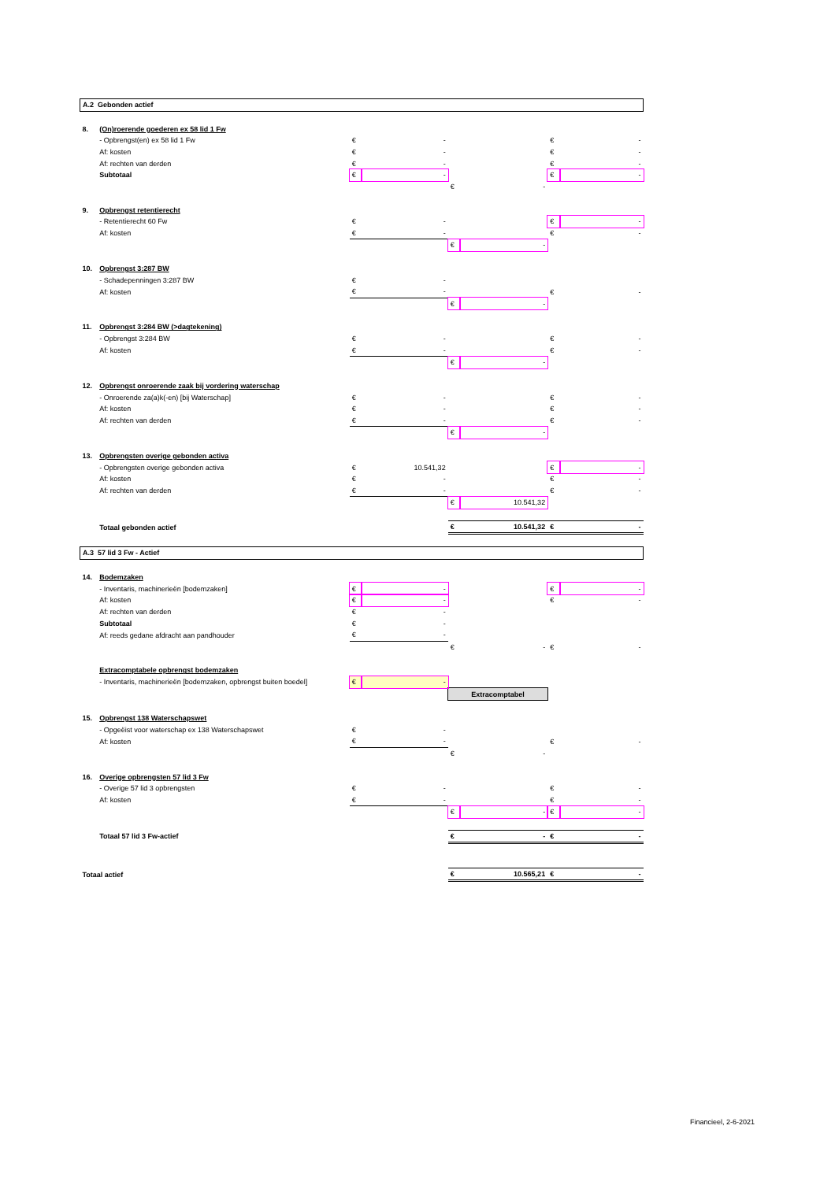| A.2 Gebonden actief | | | | | | | |
| 8. | (On)roerende goederen ex 58 lid 1 Fw | | | | | | |
| | - Opbrengst(en) ex 58 lid 1 Fw | € | - | | | € | - |
| | Af: kosten | € | - | | | € | - |
| | Af: rechten van derden | € | - | | | € | - |
| | Subtotaal | € | - | | | € | - |
| | | | | € | - | | |
| 9. | Opbrengst retentierecht | | | | | | |
| | - Retentierecht 60 Fw | € | - | | | € | - |
| | Af: kosten | € | - | | | € | - |
| | | | | € | - | | |
| 10. | Opbrengst 3:287 BW | | | | | | |
| | - Schadepenningen 3:287 BW | € | - | | | | |
| | Af: kosten | € | - | | | € | - |
| | | | | € | - | | |
| 11. | Opbrengst 3:284 BW (>dagtekening) | | | | | | |
| | - Opbrengst 3:284 BW | € | - | | | € | - |
| | Af: kosten | € | - | | | € | - |
| | | | | € | - | | |
| 12. | Opbrengst onroerende zaak bij vordering waterschap | | | | | | |
| | - Onroerende za(a)k(-en) [bij Waterschap] | € | - | | | € | - |
| | Af: kosten | € | - | | | € | - |
| | Af: rechten van derden | € | - | | | € | - |
| | | | | € | - | | |
| 13. | Opbrengsten overige gebonden activa | | | | | | |
| | - Opbrengsten overige gebonden activa | € | 10.541,32 | | | € | - |
| | Af: kosten | € | - | | | € | - |
| | Af: rechten van derden | € | - | | | € | - |
| | | | | € | 10.541,32 | | |
| | Totaal gebonden actief | | | € | 10.541,32 | € | - |
| A.3 57 lid 3 Fw - Actief | | | | | | | |
| 14. | Bodemzaken | | | | | | |
| | - Inventaris, machinerieën [bodemzaken] | € | - | | | € | - |
| | Af: kosten | € | - | | | € | - |
| | Af: rechten van derden | € | - | | | | |
| | Subtotaal | € | - | | | | |
| | Af: reeds gedane afdracht aan pandhouder | € | - | | | | |
| | | | | € | - | € | - |
| | Extracomptabele opbrengst bodemzaken | | | | | | |
| | - Inventaris, machinerieën [bodemzaken, opbrengst buiten boedel] | € | - | | | | |
| | | | | Extracomptabel | | | |
| 15. | Opbrengst 138 Waterschapswet | | | | | | |
| | - Opgeëist voor waterschap ex 138 Waterschapswet | € | - | | | | |
| | Af: kosten | € | - | | | € | - |
| | | | | € | - | | |
| 16. | Overige opbrengsten 57 lid 3 Fw | | | | | | |
| | - Overige 57 lid 3 opbrengsten | € | - | | | € | - |
| | Af: kosten | € | - | | | € | - |
| | | | | € | - | € | - |
| | Totaal 57 lid 3 Fw-actief | | | € | - | € | - |
| Totaal actief | | | | € | 10.565,21 | € | - |
Financieel, 2-6-2021